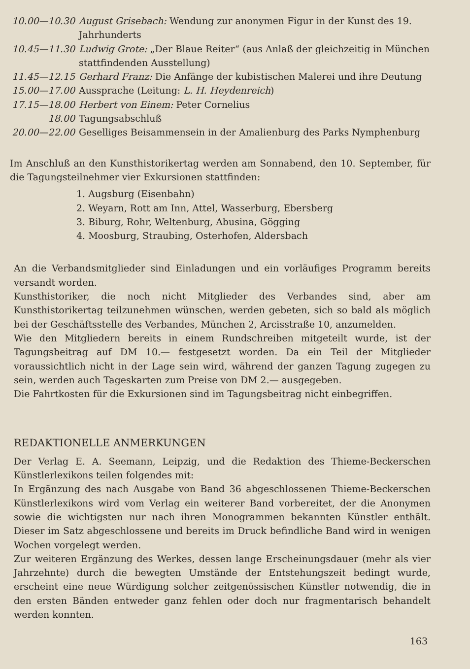| 10.00—10.30 | August Grisebach: Wendung zur anonymen Figur in der Kunst des 19. Jahrhunderts |
| 10.45—11.30 | Ludwig Grote: „Der Blaue Reiter“ (aus Anlaß der gleichzeitig in München stattfindenden Ausstellung) |
| 11.45—12.15 | Gerhard Franz: Die Anfänge der kubistischen Malerei und ihre Deutung |
| 15.00—17.00 | Aussprache (Leitung: L. H. Heydenreich ) |
| 17.15—18.00 | Herbert von Einem: Peter Cornelius |
| 18.00 | Tagungsabschluß |
| 20.00—22.00 | Geselliges Beisammensein in der Amalienburg des Parks Nymphenburg |
Im Anschluß an den Kunsthistorikertag werden am Sonnabend, den 10. September, für die Tagungsteilnehmer vier Exkursionen stattfinden:
1. Augsburg (Eisenbahn)
2. Weyarn, Rott am Inn, Attel, Wasserburg, Ebersberg
3. Biburg, Rohr, Weltenburg, Abusina, Gögging
4. Moosburg, Straubing, Osterhofen, Aldersbach
An die Verbandsmitglieder sind Einladungen und ein vorläufiges Programm bereits versandt worden.
Kunsthistoriker, die noch nicht Mitglieder des Verbandes sind, aber am Kunsthistorikertag teilzunehmen wünschen, werden gebeten, sich so bald als möglich bei der Geschäftsstelle des Verbandes, München 2, Arcisstraße 10, anzumelden.
Wie den Mitgliedern bereits in einem Rundschreiben mitgeteilt wurde, ist der Tagungsbeitrag auf DM 10.— festgesetzt worden. Da ein Teil der Mitglieder voraussichtlich nicht in der Lage sein wird, während der ganzen Tagung zugegen zu sein, werden auch Tageskarten zum Preise von DM 2.— ausgegeben.
Die Fahrtkosten für die Exkursionen sind im Tagungsbeitrag nicht einbegriffen.
REDAKTIONELLE ANMERKUNGEN
Der Verlag E. A. Seemann, Leipzig, und die Redaktion des Thieme-Beckerschen Künstlerlexikons teilen folgendes mit:
In Ergänzung des nach Ausgabe von Band 36 abgeschlossenen Thieme-Beckerschen Künstlerlexikons wird vom Verlag ein weiterer Band vorbereitet, der die Anonymen sowie die wichtigsten nur nach ihren Monogrammen bekannten Künstler enthält. Dieser im Satz abgeschlossene und bereits im Druck befindliche Band wird in wenigen Wochen vorgelegt werden.
Zur weiteren Ergänzung des Werkes, dessen lange Erscheinungsdauer (mehr als vier Jahrzehnte) durch die bewegten Umstände der Entstehungszeit bedingt wurde, erscheint eine neue Würdigung solcher zeitgenössischen Künstler notwendig, die in den ersten Bänden entweder ganz fehlen oder doch nur fragmentarisch behandelt werden konnten.
163